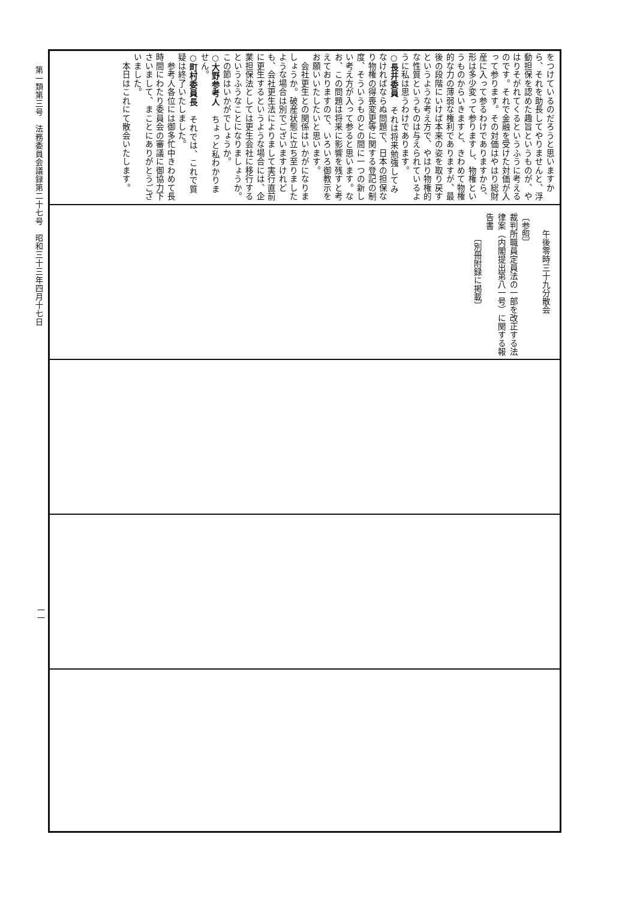をつけているのだろうと思いますから、それを助長してやりませんと、浮動担保を認めた趣旨というものが、やはりそがれてくるというふうに考えるのです。それで金融を受けた対価が入って参ります。その対価はやはり総財産に入って参るわけでありますから、形は多少変って参りますし、物権というものからいきますと、きわめて物権的な力の薄弱な権利でありますが、最後の段階にいけば本来の姿を取り戻すというような考え方で、やはり物権的な性質というものは与えられているように私は思うわけであります。
○長井委員　それは将来勉強してみなければならぬ問題で、日本の担保なり物権の得喪変更等に関する登記の制度、そういうものとの間に一つの新しい考え方が入って参ると思います。なお、この問題は将来に影響を残すと考えておりますので、いろいろ御教示をお願いいたしたいと思います。
　会社更生との関係はいかがになりましょうか。破産状態に立ち至りましたような場合は別でございますけれども、会社更生法によりまして実行直前に更生するというような場合には、企業担保法としては更生会社に移行するというふうなことになりましょうか。この節はいかがでしょうか。
○大野参考人　ちょっと私わかりません。
○町村委員長　それでは、これで質疑は終了いたしました。
　参考人各位には御多忙中きわめて長時間にわたり委員会の審議に御協力下さいまして、まことにありがとうございました。
　本日はこれにて散会いたします。
　　午後零時三十九分散会
〔参照〕
裁判所職員定員法の一部を改正する法律案（内閣提出第八一号）に関する報告書
　　　〔別冊附録に掲載〕
第一類第三号　法務委員会議録第二十七号　昭和三十三年四月十七日
一一